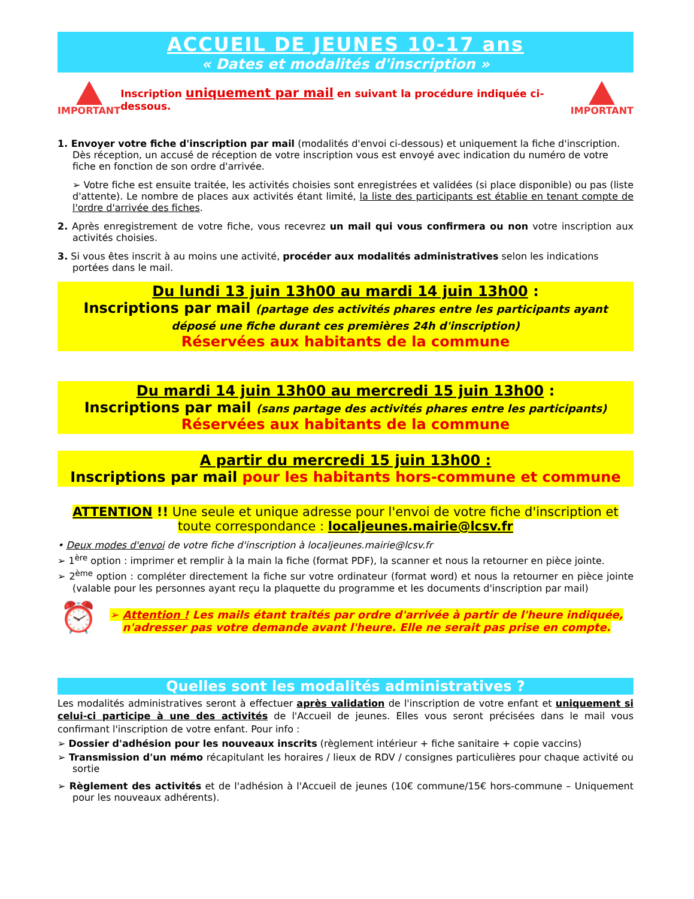ACCUEIL DE JEUNES 10-17 ans
« Dates et modalités d'inscription »
IMPORTANT
Inscription uniquement par mail en suivant la procédure indiquée ci-dessous.
IMPORTANT
1. Envoyer votre fiche d'inscription par mail (modalités d'envoi ci-dessous) et uniquement la fiche d'inscription. Dès réception, un accusé de réception de votre inscription vous est envoyé avec indication du numéro de votre fiche en fonction de son ordre d'arrivée.
➢ Votre fiche est ensuite traitée, les activités choisies sont enregistrées et validées (si place disponible) ou pas (liste d'attente). Le nombre de places aux activités étant limité, la liste des participants est établie en tenant compte de l'ordre d'arrivée des fiches.
2. Après enregistrement de votre fiche, vous recevrez un mail qui vous confirmera ou non votre inscription aux activités choisies.
3. Si vous êtes inscrit à au moins une activité, procéder aux modalités administratives selon les indications portées dans le mail.
Du lundi 13 juin 13h00 au mardi 14 juin 13h00 :
Inscriptions par mail (partage des activités phares entre les participants ayant déposé une fiche durant ces premières 24h d'inscription)
Réservées aux habitants de la commune
Du mardi 14 juin 13h00 au mercredi 15 juin 13h00 :
Inscriptions par mail (sans partage des activités phares entre les participants)
Réservées aux habitants de la commune
A partir du mercredi 15 juin 13h00 :
Inscriptions par mail pour les habitants hors-commune et commune
ATTENTION !! Une seule et unique adresse pour l'envoi de votre fiche d'inscription et toute correspondance : localjeunes.mairie@lcsv.fr
• Deux modes d'envoi de votre fiche d'inscription à localjeunes.mairie@lcsv.fr
➢ 1<sup>ère</sup> option : imprimer et remplir à la main la fiche (format PDF), la scanner et nous la retourner en pièce jointe.
➢ 2<sup>ème</sup> option : compléter directement la fiche sur votre ordinateur (format word) et nous la retourner en pièce jointe (valable pour les personnes ayant reçu la plaquette du programme et les documents d'inscription par mail)
⏰
➢ Attention ! Les mails étant traités par ordre d'arrivée à partir de l'heure indiquée, n'adresser pas votre demande avant l'heure. Elle ne serait pas prise en compte.
Quelles sont les modalités administratives ?
Les modalités administratives seront à effectuer après validation de l'inscription de votre enfant et uniquement si celui-ci participe à une des activités de l'Accueil de jeunes. Elles vous seront précisées dans le mail vous confirmant l'inscription de votre enfant. Pour info :
➢ Dossier d'adhésion pour les nouveaux inscrits (règlement intérieur + fiche sanitaire + copie vaccins)
➢ Transmission d'un mémo récapitulant les horaires / lieux de RDV / consignes particulières pour chaque activité ou sortie
➢ Règlement des activités et de l'adhésion à l'Accueil de jeunes (10€ commune/15€ hors-commune – Uniquement pour les nouveaux adhérents).